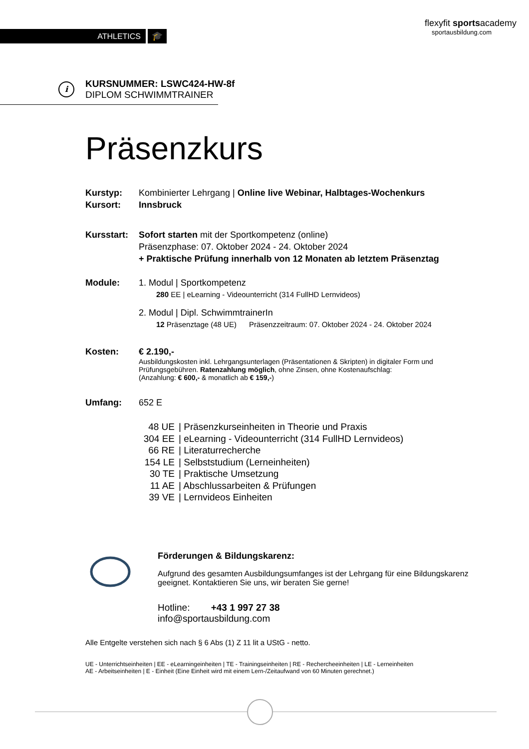ATHLETICS
🎓
flexyfit sportsacademy
sportausbildung.com
i
KURSNUMMER: LSWC424-HW-8f
DIPLOM SCHWIMMTRAINER
Präsenzkurs
Kurstyp:
Kursort:
Kombinierter Lehrgang | Online live Webinar, Halbtages-Wochenkurs
Innsbruck
Kursstart:
Sofort starten mit der Sportkompetenz (online)
Präsenzphase: 07. Oktober 2024 - 24. Oktober 2024
+ Praktische Prüfung innerhalb von 12 Monaten ab letztem Präsenztag
Module: 1. Modul | Sportkompetenz
280 EE | eLearning - Videounterricht (314 FullHD Lernvideos)
2. Modul | Dipl. SchwimmtrainerIn
12 Präsenztage (48 UE) Präsenzzeitraum: 07. Oktober 2024 - 24. Oktober 2024
Kosten: € 2.190,-
Ausbildungskosten inkl. Lehrgangsunterlagen (Präsentationen & Skripten) in digitaler Form und
Prüfungsgebühren. Ratenzahlung möglich, ohne Zinsen, ohne Kostenaufschlag:
(Anzahlung: € 600,- & monatlich ab € 159,-)
Umfang: 652 E
48 UE | Präsenzkurseinheiten in Theorie und Praxis
304 EE | eLearning - Videounterricht (314 FullHD Lernvideos)
66 RE | Literaturrecherche
154 LE | Selbststudium (Lerneinheiten)
30 TE | Praktische Umsetzung
11 AE | Abschlussarbeiten & Prüfungen
39 VE | Lernvideos Einheiten
Förderungen & Bildungskarenz:
Aufgrund des gesamten Ausbildungsumfanges ist der Lehrgang für eine Bildungskarenz
geeignet. Kontaktieren Sie uns, wir beraten Sie gerne!
Hotline: +43 1 997 27 38
info@sportausbildung.com
Alle Entgelte verstehen sich nach § 6 Abs (1) Z 11 lit a UStG - netto.
UE - Unterrichtseinheiten | EE - eLearningeinheiten | TE - Trainingseinheiten | RE - Rechercheeinheiten | LE - Lerneinheiten
AE - Arbeitseinheiten | E - Einheit (Eine Einheit wird mit einem Lern-/Zeitaufwand von 60 Minuten gerechnet.)